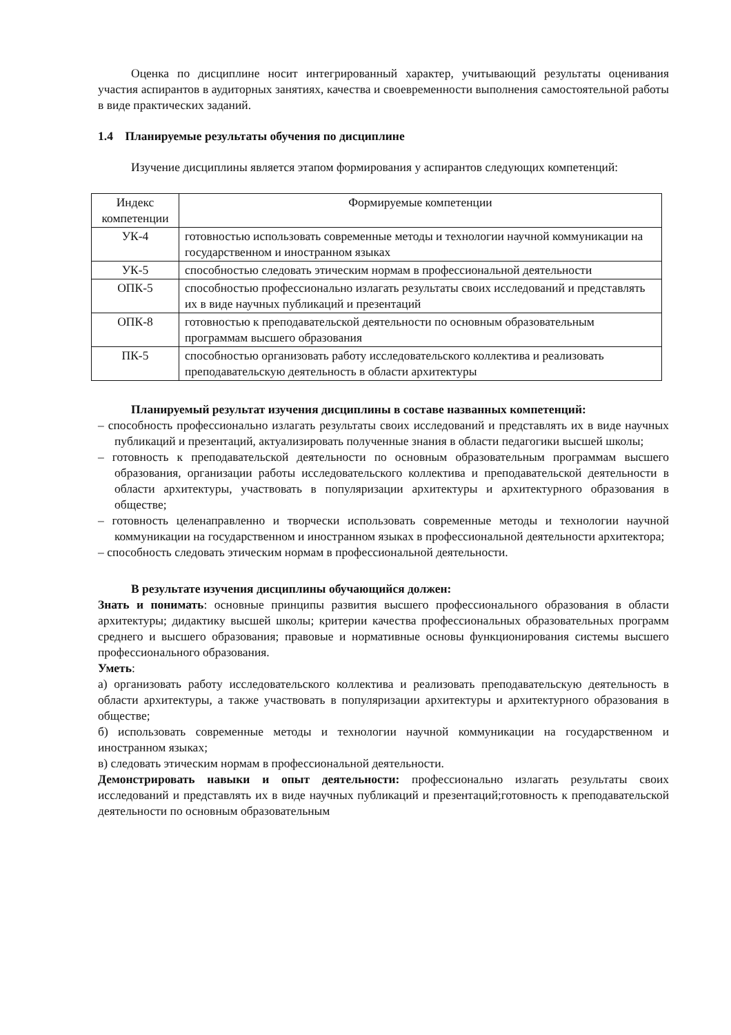Оценка по дисциплине носит интегрированный характер, учитывающий результаты оценивания участия аспирантов в аудиторных занятиях, качества и своевременности выполнения самостоятельной работы в виде практических заданий.
1.4 Планируемые результаты обучения по дисциплине
Изучение дисциплины является этапом формирования у аспирантов следующих компетенций:
| Индекс компетенции | Формируемые компетенции |
| --- | --- |
| УК-4 | готовностью использовать современные методы и технологии научной коммуникации на государственном и иностранном языках |
| УК-5 | способностью следовать этическим нормам в профессиональной деятельности |
| ОПК-5 | способностью профессионально излагать результаты своих исследований и представлять их в виде научных публикаций и презентаций |
| ОПК-8 | готовностью к преподавательской деятельности по основным образовательным программам высшего образования |
| ПК-5 | способностью организовать работу исследовательского коллектива и реализовать преподавательскую деятельность в области архитектуры |
Планируемый результат изучения дисциплины в составе названных компетенций:
– способность профессионально излагать результаты своих исследований и представлять их в виде научных публикаций и презентаций, актуализировать полученные знания в области педагогики высшей школы;
– готовность к преподавательской деятельности по основным образовательным программам высшего образования, организации работы исследовательского коллектива и преподавательской деятельности в области архитектуры, участвовать в популяризации архитектуры и архитектурного образования в обществе;
– готовность целенаправленно и творчески использовать современные методы и технологии научной коммуникации на государственном и иностранном языках в профессиональной деятельности архитектора;
– способность следовать этическим нормам в профессиональной деятельности.
В результате изучения дисциплины обучающийся должен:
Знать и понимать: основные принципы развития высшего профессионального образования в области архитектуры; дидактику высшей школы; критерии качества профессиональных образовательных программ среднего и высшего образования; правовые и нормативные основы функционирования системы высшего профессионального образования.
Уметь:
а) организовать работу исследовательского коллектива и реализовать преподавательскую деятельность в области архитектуры, а также участвовать в популяризации архитектуры и архитектурного образования в обществе;
б) использовать современные методы и технологии научной коммуникации на государственном и иностранном языках;
в) следовать этическим нормам в профессиональной деятельности.
Демонстрировать навыки и опыт деятельности: профессионально излагать результаты своих исследований и представлять их в виде научных публикаций и презентаций;готовность к преподавательской деятельности по основным образовательным